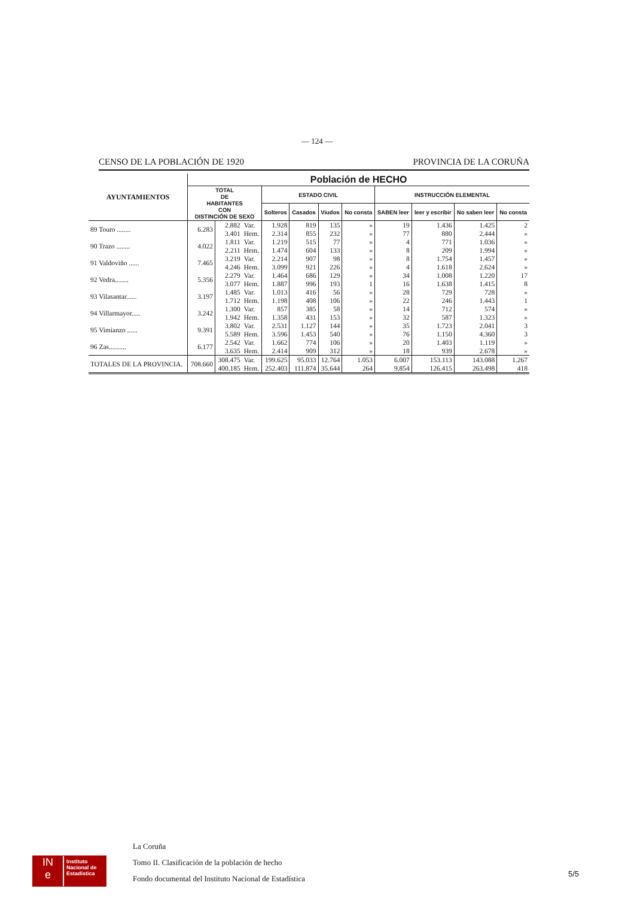— 124 —
CENSO DE LA POBLACIÓN DE 1920 PROVINCIA DE LA CORUÑA
| AYUNTAMIENTOS | Población de HECHO | | | | | | | | | | |
| --- | --- | --- | --- | --- | --- | --- | --- | --- | --- | --- | --- |
| | TOTAL DE HABITANTES CON DISTINCIÓN DE SEXO | | | ESTADO CIVIL | | | | INSTRUCCIÓN ELEMENTAL | | | |
| | | | | Solteros | Casados | Viudos | No consta | SABEN leer | leer y escribir | No saben leer | No consta |
| 89 Touro ........ | 6.283 | 2.882 | Var. | 1.928 | 819 | 135 | » | 19 | 1.436 | 1.425 | 2 |
| | | 3.401 | Hem. | 2.314 | 855 | 232 | » | 77 | 880 | 2.444 | » |
| 90 Trazo ........ | 4.022 | 1.811 | Var. | 1.219 | 515 | 77 | » | 4 | 771 | 1.036 | » |
| | | 2.211 | Hem. | 1.474 | 604 | 133 | » | 8 | 209 | 1.994 | » |
| 91 Valdoviño ...... | 7.465 | 3.219 | Var. | 2.214 | 907 | 98 | » | 8 | 1.754 | 1.457 | » |
| | | 4.246 | Hem. | 3.099 | 921 | 226 | » | 4 | 1.618 | 2.624 | » |
| 92 Vedra........ | 5.356 | 2.279 | Var. | 1.464 | 686 | 129 | » | 34 | 1.008 | 1.220 | 17 |
| | | 3.077 | Hem. | 1.887 | 996 | 193 | 1 | 16 | 1.638 | 1.415 | 8 |
| 93 Vilasantar...... | 3.197 | 1.485 | Var. | 1.013 | 416 | 56 | » | 28 | 729 | 728 | » |
| | | 1.712 | Hem. | 1.198 | 408 | 106 | » | 22 | 246 | 1.443 | 1 |
| 94 Villarmayor..... | 3.242 | 1.300 | Var. | 857 | 385 | 58 | » | 14 | 712 | 574 | » |
| | | 1.942 | Hem. | 1.358 | 431 | 153 | » | 32 | 587 | 1.323 | » |
| 95 Vimianzo ...... | 9.391 | 3.802 | Var. | 2.531 | 1.127 | 144 | » | 35 | 1.723 | 2.041 | 3 |
| | | 5.589 | Hem. | 3.596 | 1.453 | 540 | » | 76 | 1.150 | 4.360 | 3 |
| 96 Zas.......... | 6.177 | 2.542 | Var. | 1.662 | 774 | 106 | » | 20 | 1.403 | 1.119 | » |
| | | 3.635 | Hem. | 2.414 | 909 | 312 | » | 18 | 939 | 2.678 | » |
| TOTALES DE LA PROVINCIA. | 708.660 | 308.475 | Var. | 199.625 | 95.033 | 12.764 | 1.053 | 6.007 | 153.113 | 143.088 | 1.267 |
| | | 400.185 | Hem. | 252.403 | 111.874 | 35.644 | 264 | 9.854 | 126.415 | 263.498 | 418 |
IN
e
Instituto
Nacional de
Estadística
La Coruña
Tomo II. Clasificación de la población de hecho
Fondo documental del Instituto Nacional de Estadística
5/5